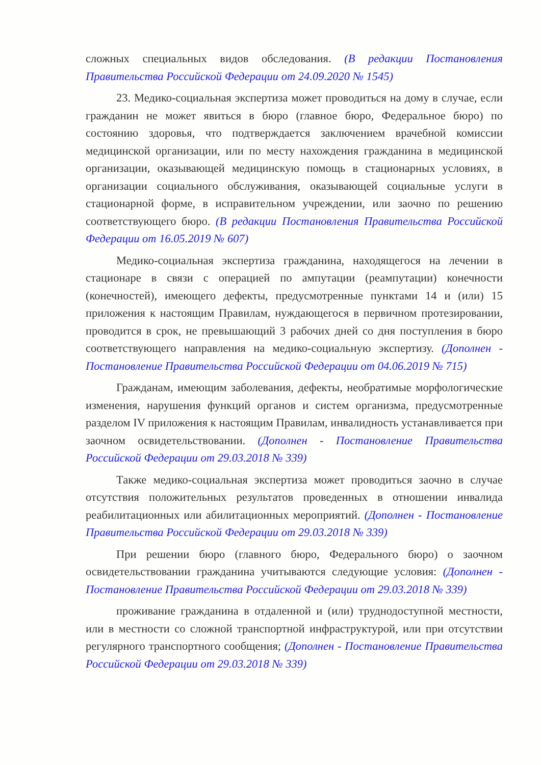сложных специальных видов обследования. (В редакции Постановления Правительства Российской Федерации от 24.09.2020 № 1545)
23. Медико-социальная экспертиза может проводиться на дому в случае, если гражданин не может явиться в бюро (главное бюро, Федеральное бюро) по состоянию здоровья, что подтверждается заключением врачебной комиссии медицинской организации, или по месту нахождения гражданина в медицинской организации, оказывающей медицинскую помощь в стационарных условиях, в организации социального обслуживания, оказывающей социальные услуги в стационарной форме, в исправительном учреждении, или заочно по решению соответствующего бюро. (В редакции Постановления Правительства Российской Федерации от 16.05.2019 № 607)
Медико-социальная экспертиза гражданина, находящегося на лечении в стационаре в связи с операцией по ампутации (реампутации) конечности (конечностей), имеющего дефекты, предусмотренные пунктами 14 и (или) 15 приложения к настоящим Правилам, нуждающегося в первичном протезировании, проводится в срок, не превышающий 3 рабочих дней со дня поступления в бюро соответствующего направления на медико-социальную экспертизу. (Дополнен - Постановление Правительства Российской Федерации от 04.06.2019 № 715)
Гражданам, имеющим заболевания, дефекты, необратимые морфологические изменения, нарушения функций органов и систем организма, предусмотренные разделом IV приложения к настоящим Правилам, инвалидность устанавливается при заочном освидетельствовании. (Дополнен - Постановление Правительства Российской Федерации от 29.03.2018 № 339)
Также медико-социальная экспертиза может проводиться заочно в случае отсутствия положительных результатов проведенных в отношении инвалида реабилитационных или абилитационных мероприятий. (Дополнен - Постановление Правительства Российской Федерации от 29.03.2018 № 339)
При решении бюро (главного бюро, Федерального бюро) о заочном освидетельствовании гражданина учитываются следующие условия: (Дополнен - Постановление Правительства Российской Федерации от 29.03.2018 № 339)
проживание гражданина в отдаленной и (или) труднодоступной местности, или в местности со сложной транспортной инфраструктурой, или при отсутствии регулярного транспортного сообщения; (Дополнен - Постановление Правительства Российской Федерации от 29.03.2018 № 339)